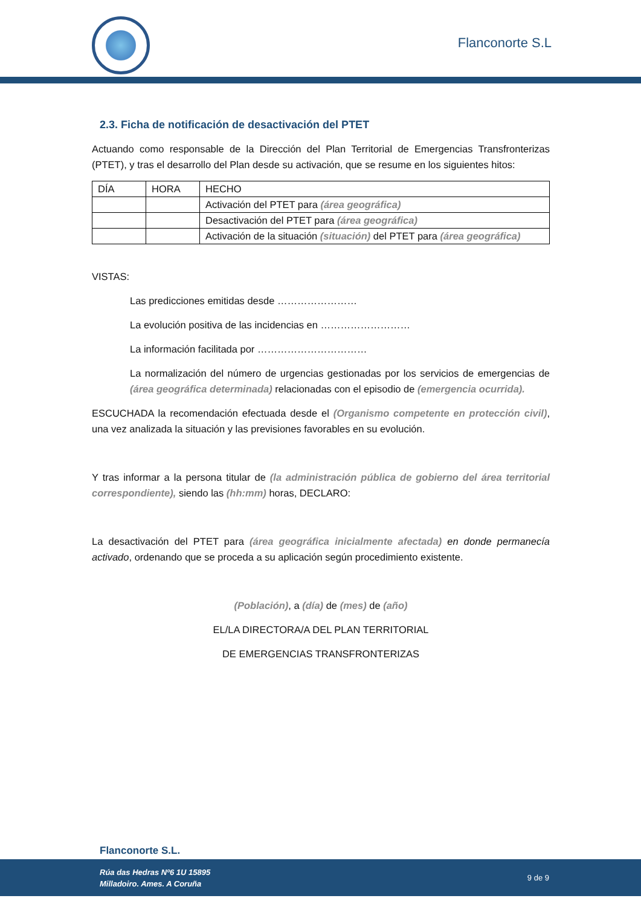Flanconorte S.L
2.3. Ficha de notificación de desactivación del PTET
Actuando como responsable de la Dirección del Plan Territorial de Emergencias Transfronterizas (PTET), y tras el desarrollo del Plan desde su activación, que se resume en los siguientes hitos:
| DÍA | HORA | HECHO |
| | | Activación del PTET para (área geográfica) |
| | | Desactivación del PTET para (área geográfica) |
| | | Activación de la situación (situación) del PTET para (área geográfica) |
VISTAS:
Las predicciones emitidas desde ……………………
La evolución positiva de las incidencias en ………………………
La información facilitada por ……………………………
La normalización del número de urgencias gestionadas por los servicios de emergencias de (área geográfica determinada) relacionadas con el episodio de (emergencia ocurrida).
ESCUCHADA la recomendación efectuada desde el (Organismo competente en protección civil), una vez analizada la situación y las previsiones favorables en su evolución.
Y tras informar a la persona titular de (la administración pública de gobierno del área territorial correspondiente), siendo las (hh:mm) horas, DECLARO:
La desactivación del PTET para (área geográfica inicialmente afectada) en donde permanecía activado, ordenando que se proceda a su aplicación según procedimiento existente.
(Población), a (día) de (mes) de (año)
EL/LA DIRECTORA/A DEL PLAN TERRITORIAL
DE EMERGENCIAS TRANSFRONTERIZAS
Flanconorte S.L.
Rúa das Hedras Nº6 1U 15895
Milladoiro. Ames. A Coruña 9 de 9